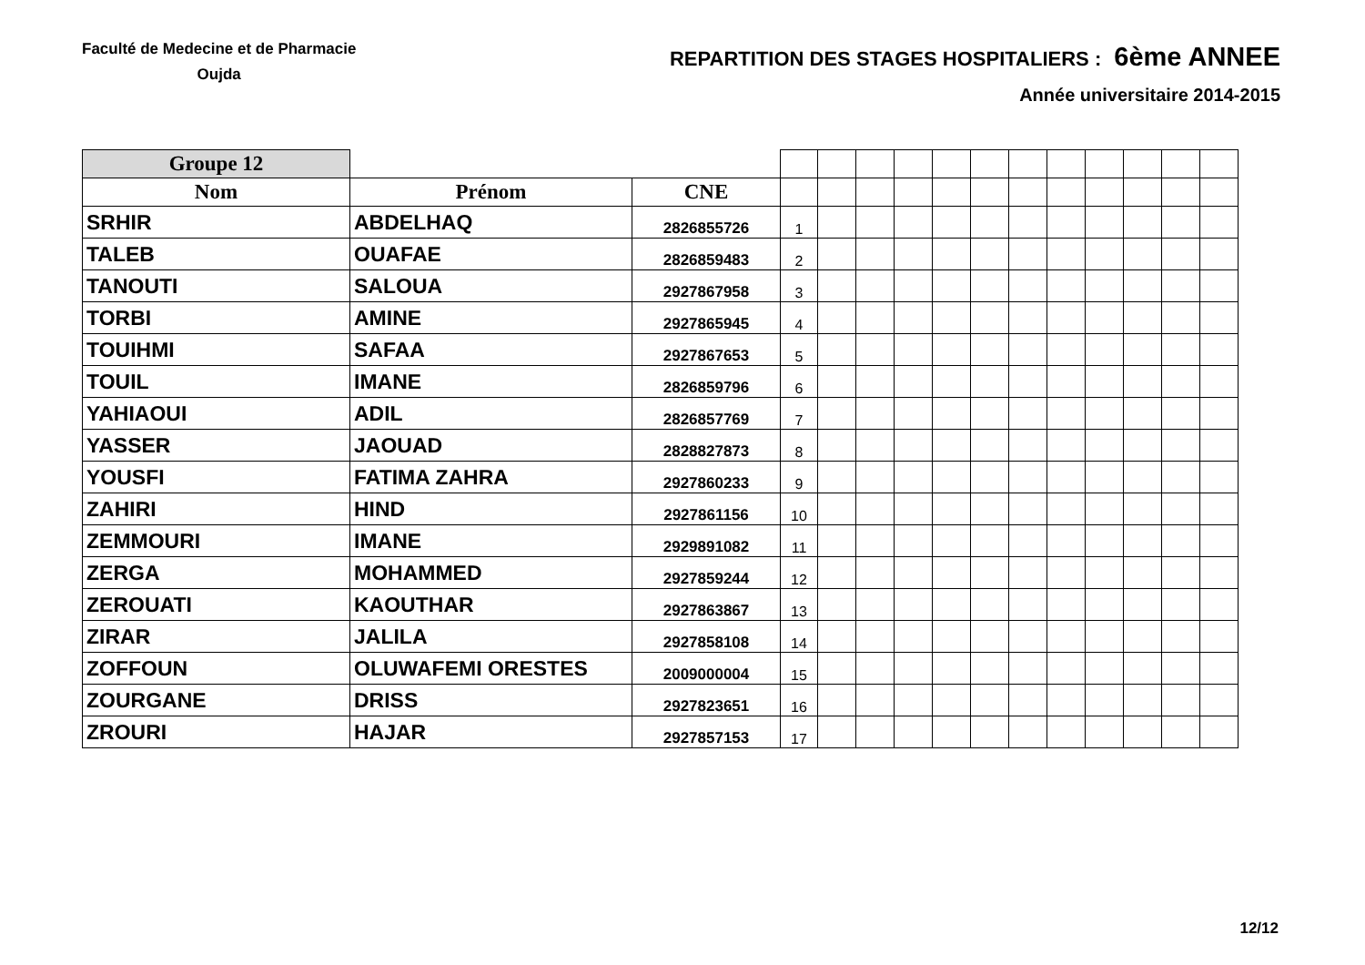Faculté de Medecine et de Pharmacie
Oujda
REPARTITION DES STAGES HOSPITALIERS : 6ème ANNEE
Année universitaire 2014-2015
| Groupe 12 | | | | | | | | | | | | | | |
| --- | --- | --- | --- | --- | --- | --- | --- | --- | --- | --- | --- | --- | --- | --- |
| Nom | Prénom | CNE | | | | | | | | | | | | |
| SRHIR | ABDELHAQ | 2826855726 | 1 | | | | | | | | | | | |
| TALEB | OUAFAE | 2826859483 | 2 | | | | | | | | | | | |
| TANOUTI | SALOUA | 2927867958 | 3 | | | | | | | | | | | |
| TORBI | AMINE | 2927865945 | 4 | | | | | | | | | | | |
| TOUIHMI | SAFAA | 2927867653 | 5 | | | | | | | | | | | |
| TOUIL | IMANE | 2826859796 | 6 | | | | | | | | | | | |
| YAHIAOUI | ADIL | 2826857769 | 7 | | | | | | | | | | | |
| YASSER | JAOUAD | 2828827873 | 8 | | | | | | | | | | | |
| YOUSFI | FATIMA ZAHRA | 2927860233 | 9 | | | | | | | | | | | |
| ZAHIRI | HIND | 2927861156 | 10 | | | | | | | | | | | |
| ZEMMOURI | IMANE | 2929891082 | 11 | | | | | | | | | | | |
| ZERGA | MOHAMMED | 2927859244 | 12 | | | | | | | | | | | |
| ZEROUATI | KAOUTHAR | 2927863867 | 13 | | | | | | | | | | | |
| ZIRAR | JALILA | 2927858108 | 14 | | | | | | | | | | | |
| ZOFFOUN | OLUWAFEMI ORESTES | 2009000004 | 15 | | | | | | | | | | | |
| ZOURGANE | DRISS | 2927823651 | 16 | | | | | | | | | | | |
| ZROURI | HAJAR | 2927857153 | 17 | | | | | | | | | | | |
12/12